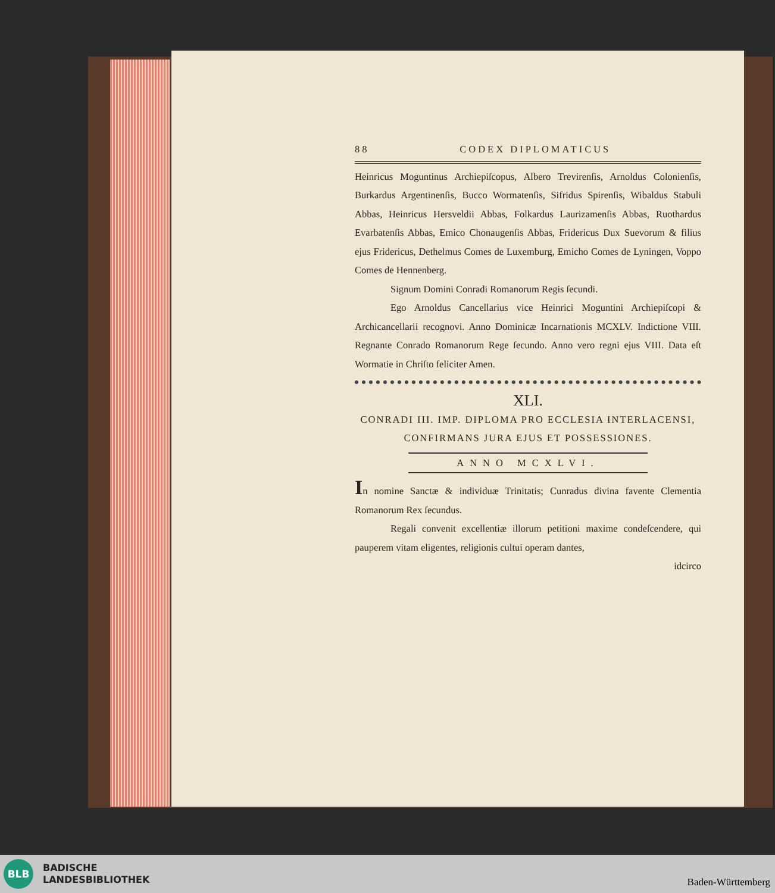88 CODEX DIPLOMATICUS
Heinricus Moguntinus Archiepiſcopus, Albero Trevirenſis, Arnoldus Colonienſis, Burkardus Argentinenſis, Bucco Wormatenſis, Sifridus Spirenſis, Wibaldus Stabuli Abbas, Heinricus Hersveldii Abbas, Folkardus Laurizamenſis Abbas, Ruothardus Evarbatenſis Abbas, Emico Chonaugenſis Abbas, Fridericus Dux Suevorum & filius ejus Fridericus, Dethelmus Comes de Luxemburg, Emicho Comes de Lyningen, Voppo Comes de Hennenberg.
Signum Domini Conradi Romanorum Regis ſecundi.
Ego Arnoldus Cancellarius vice Heinrici Moguntini Archiepiſcopi & Archicancellarii recognovi. Anno Dominicæ Incarnationis MCXLV. Indictione VIII. Regnante Conrado Romanorum Rege ſecundo. Anno vero regni ejus VIII. Data eſt Wormatie in Chriſto feliciter Amen.
XLI.
CONRADI III. IMP. DIPLOMA PRO ECCLESIA INTERLACENSI, CONFIRMANS JURA EJUS ET POSSESSIONES.
ANNO MCXLVI.
In nomine Sanctæ & individuæ Trinitatis; Cunradus divina favente Clementia Romanorum Rex ſecundus.
Regali convenit excellentiæ illorum petitioni maxime condeſcendere, qui pauperem vitam eligentes, religionis cultui operam dantes,
idcirco
BLB
BADISCHE
LANDESBIBLIOTHEK
Baden-Württemberg